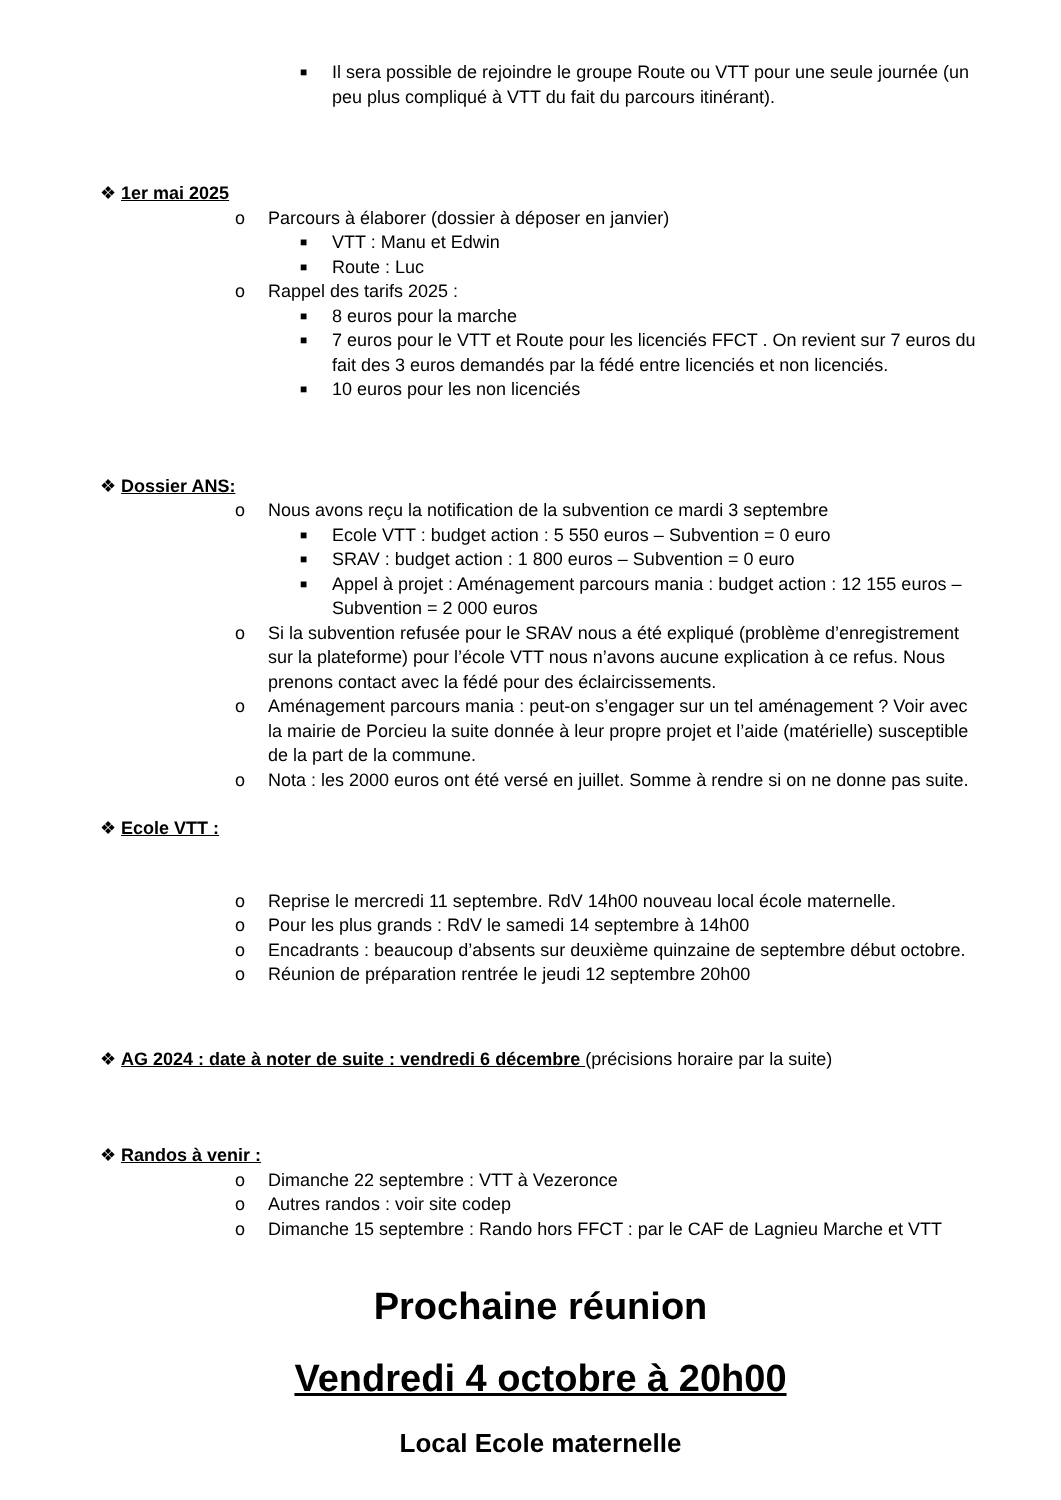■ Il sera possible de rejoindre le groupe Route ou VTT pour une seule journée (un peu plus compliqué à VTT du fait du parcours itinérant).
❖ 1er mai 2025
o Parcours à élaborer (dossier à déposer en janvier)
■ VTT : Manu et Edwin
■ Route : Luc
o Rappel des tarifs 2025 :
■ 8 euros pour la marche
■ 7 euros pour le VTT et Route pour les licenciés FFCT . On revient sur 7 euros du fait des 3 euros demandés par la fédé entre licenciés et non licenciés.
■ 10 euros pour les non licenciés
❖ Dossier ANS:
o Nous avons reçu la notification de la subvention ce mardi 3 septembre
■ Ecole VTT : budget action : 5 550 euros – Subvention = 0 euro
■ SRAV : budget action : 1 800 euros – Subvention = 0 euro
■ Appel à projet : Aménagement parcours mania : budget action : 12 155 euros – Subvention = 2 000 euros
o Si la subvention refusée pour le SRAV nous a été expliqué (problème d’enregistrement sur la plateforme) pour l’école VTT nous n’avons aucune explication à ce refus. Nous prenons contact avec la fédé pour des éclaircissements.
o Aménagement parcours mania : peut-on s’engager sur un tel aménagement ? Voir avec la mairie de Porcieu la suite donnée à leur propre projet et l’aide (matérielle) susceptible de la part de la commune.
o Nota : les 2000 euros ont été versé en juillet. Somme à rendre si on ne donne pas suite.
❖ Ecole VTT :
o Reprise le mercredi 11 septembre. RdV 14h00 nouveau local école maternelle.
o Pour les plus grands : RdV le samedi 14 septembre à 14h00
o Encadrants : beaucoup d’absents sur deuxième quinzaine de septembre début octobre.
o Réunion de préparation rentrée le jeudi 12 septembre 20h00
❖ AG 2024 : date à noter de suite : vendredi 6 décembre (précisions horaire par la suite)
❖ Randos à venir :
o Dimanche 22 septembre : VTT à Vezeronce
o Autres randos : voir site codep
o Dimanche 15 septembre : Rando hors FFCT : par le CAF de Lagnieu Marche et VTT
Prochaine réunion
Vendredi 4 octobre à 20h00
Local Ecole maternelle